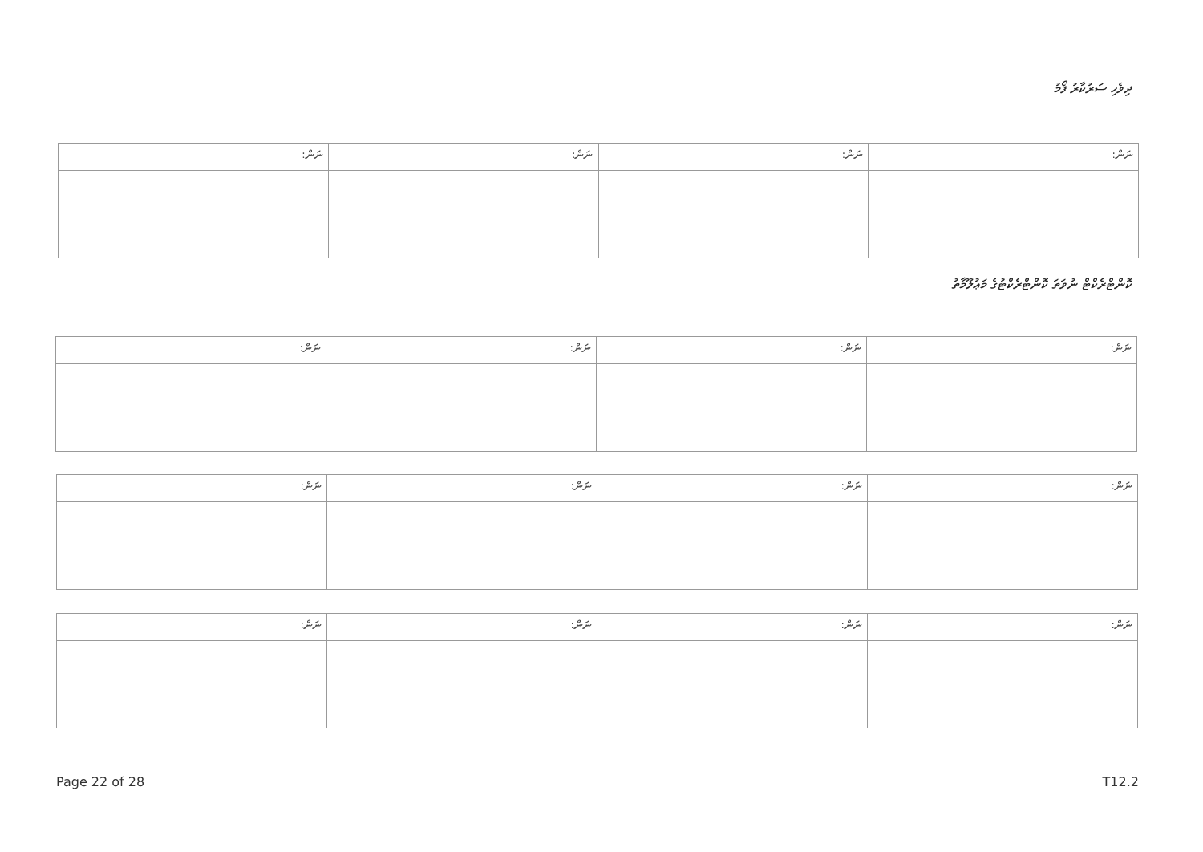ދިވެހި ސަރުކާރު ފޯމު
| ނަން: | ނަން: | ނަން: | ނަން: |
| --- | --- | --- | --- |
ކޮންޓްރެކްޓް ނުވަތަ ކޮންޓްރެކްޓުގެ މަޢުލޫމާތު
| ނަން: | ނަން: | ނަން: | ނަން: |
| --- | --- | --- | --- |
| ނަން: | ނަން: | ނަން: | ނަން: |
| --- | --- | --- | --- |
| ނަން: | ނަން: | ނަން: | ނަން: |
| --- | --- | --- | --- |
Page 22 of 28 T12.2